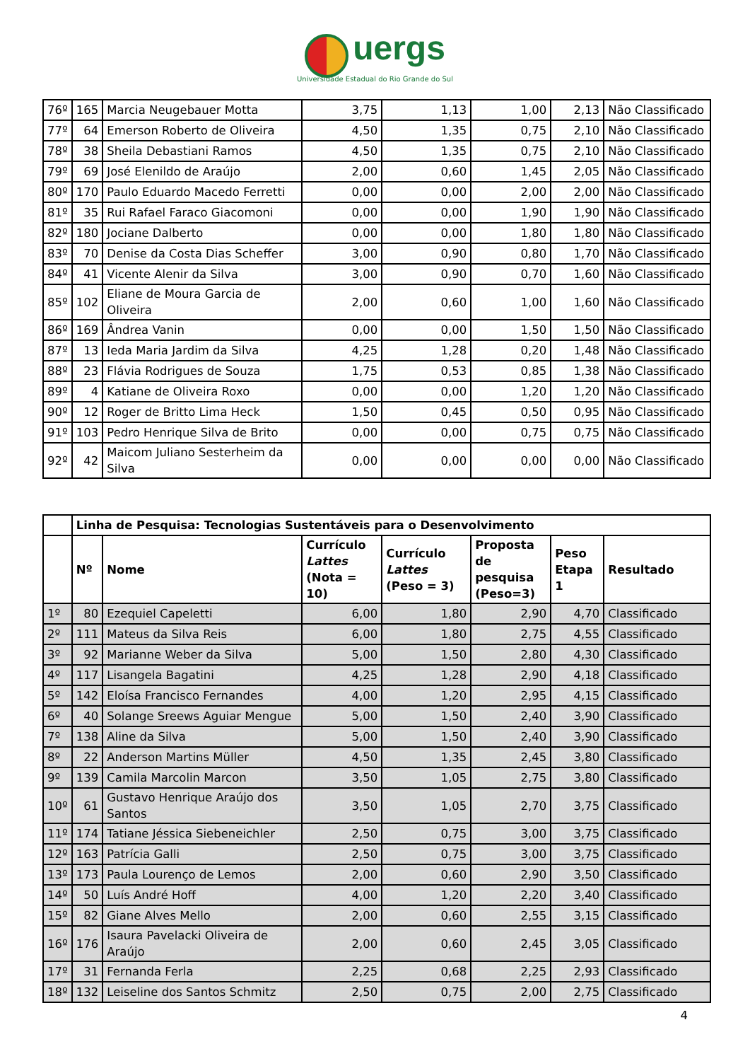uergs
Universidade Estadual do Rio Grande do Sul
| 76º | 165 | Marcia Neugebauer Motta | 3,75 | 1,13 | 1,00 | 2,13 | Não Classificado |
| 77º | 64 | Emerson Roberto de Oliveira | 4,50 | 1,35 | 0,75 | 2,10 | Não Classificado |
| 78º | 38 | Sheila Debastiani Ramos | 4,50 | 1,35 | 0,75 | 2,10 | Não Classificado |
| 79º | 69 | José Elenildo de Araújo | 2,00 | 0,60 | 1,45 | 2,05 | Não Classificado |
| 80º | 170 | Paulo Eduardo Macedo Ferretti | 0,00 | 0,00 | 2,00 | 2,00 | Não Classificado |
| 81º | 35 | Rui Rafael Faraco Giacomoni | 0,00 | 0,00 | 1,90 | 1,90 | Não Classificado |
| 82º | 180 | Jociane Dalberto | 0,00 | 0,00 | 1,80 | 1,80 | Não Classificado |
| 83º | 70 | Denise da Costa Dias Scheffer | 3,00 | 0,90 | 0,80 | 1,70 | Não Classificado |
| 84º | 41 | Vicente Alenir da Silva | 3,00 | 0,90 | 0,70 | 1,60 | Não Classificado |
| 85º | 102 | Eliane de Moura Garcia de Oliveira | 2,00 | 0,60 | 1,00 | 1,60 | Não Classificado |
| 86º | 169 | Ândrea Vanin | 0,00 | 0,00 | 1,50 | 1,50 | Não Classificado |
| 87º | 13 | Ieda Maria Jardim da Silva | 4,25 | 1,28 | 0,20 | 1,48 | Não Classificado |
| 88º | 23 | Flávia Rodrigues de Souza | 1,75 | 0,53 | 0,85 | 1,38 | Não Classificado |
| 89º | 4 | Katiane de Oliveira Roxo | 0,00 | 0,00 | 1,20 | 1,20 | Não Classificado |
| 90º | 12 | Roger de Britto Lima Heck | 1,50 | 0,45 | 0,50 | 0,95 | Não Classificado |
| 91º | 103 | Pedro Henrique Silva de Brito | 0,00 | 0,00 | 0,75 | 0,75 | Não Classificado |
| 92º | 42 | Maicom Juliano Sesterheim da Silva | 0,00 | 0,00 | 0,00 | 0,00 | Não Classificado |
| | Linha de Pesquisa: Tecnologias Sustentáveis para o Desenvolvimento | | | | | | |
| | Nº | Nome | Currículo Lattes (Nota = 10) | Currículo Lattes (Peso = 3) | Proposta de pesquisa (Peso=3) | Peso Etapa 1 | Resultado |
| 1º | 80 | Ezequiel Capeletti | 6,00 | 1,80 | 2,90 | 4,70 | Classificado |
| 2º | 111 | Mateus da Silva Reis | 6,00 | 1,80 | 2,75 | 4,55 | Classificado |
| 3º | 92 | Marianne Weber da Silva | 5,00 | 1,50 | 2,80 | 4,30 | Classificado |
| 4º | 117 | Lisangela Bagatini | 4,25 | 1,28 | 2,90 | 4,18 | Classificado |
| 5º | 142 | Eloísa Francisco Fernandes | 4,00 | 1,20 | 2,95 | 4,15 | Classificado |
| 6º | 40 | Solange Sreews Aguiar Mengue | 5,00 | 1,50 | 2,40 | 3,90 | Classificado |
| 7º | 138 | Aline da Silva | 5,00 | 1,50 | 2,40 | 3,90 | Classificado |
| 8º | 22 | Anderson Martins Müller | 4,50 | 1,35 | 2,45 | 3,80 | Classificado |
| 9º | 139 | Camila Marcolin Marcon | 3,50 | 1,05 | 2,75 | 3,80 | Classificado |
| 10º | 61 | Gustavo Henrique Araújo dos Santos | 3,50 | 1,05 | 2,70 | 3,75 | Classificado |
| 11º | 174 | Tatiane Jéssica Siebeneichler | 2,50 | 0,75 | 3,00 | 3,75 | Classificado |
| 12º | 163 | Patrícia Galli | 2,50 | 0,75 | 3,00 | 3,75 | Classificado |
| 13º | 173 | Paula Lourenço de Lemos | 2,00 | 0,60 | 2,90 | 3,50 | Classificado |
| 14º | 50 | Luís André Hoff | 4,00 | 1,20 | 2,20 | 3,40 | Classificado |
| 15º | 82 | Giane Alves Mello | 2,00 | 0,60 | 2,55 | 3,15 | Classificado |
| 16º | 176 | Isaura Pavelacki Oliveira de Araújo | 2,00 | 0,60 | 2,45 | 3,05 | Classificado |
| 17º | 31 | Fernanda Ferla | 2,25 | 0,68 | 2,25 | 2,93 | Classificado |
| 18º | 132 | Leiseline dos Santos Schmitz | 2,50 | 0,75 | 2,00 | 2,75 | Classificado |
4